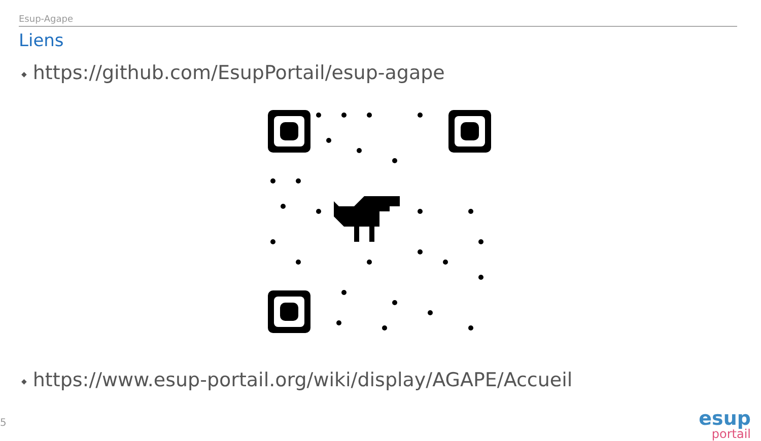Esup-Agape
Liens
◆ https://github.com/EsupPortail/esup-agape
◆ https://www.esup-portail.org/wiki/display/AGAPE/Accueil
5
esup
portail